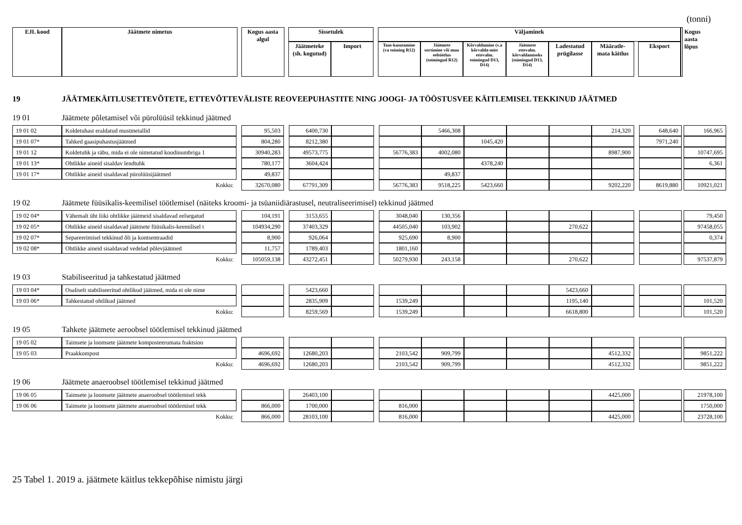(tonni)
| EJL kood | Jäätmete nimetus | | Kogus aasta algul | | Sissetulek | | | Väljaminek | | | | | | | | Kogus aasta lõpus | |
| | | | | | Jäätmeteke (sh. kogutud) | Import | | Taas-kasutamine (va toiming R12) | Jäätmete sortimine või muu eeltöötlus (toimingud R12) | Kõrvaldamine (v.a kõrvalda-mist ettevalm. toimingud D13, D14) | Jäätmete ettevalm. kõrvaldamiseks (toimingud D13, D14) | Ladestatud prügilasse | Määratle-mata käitlus | | Eksport | | |
19 JÄÄTMEKÄITLUSETTEVÕTETE, ETTEVÕTTEVÄLISTE REOVEEPUHASTITE NING JOOGI- JA TÖÖSTUSVEE KÄITLEMISEL TEKKINUD JÄÄTMED
19 01 Jäätmete põletamisel või pürolüüsil tekkinud jäätmed
| 19 01 02 | Koldetuhast eraldatud mustmetallid | | 95,503 | | 6400,730 | | | | 5466,308 | | | | 214,320 | | 648,640 | | 166,965 |
| 19 01 07* | Tahked gaasipuhastusjäätmed | | 804,280 | | 8212,380 | | | | | 1045,420 | | | | | 7971,240 | | |
| 19 01 12 | Koldetuhk ja räbu, mida ei ole nimetatud koodinumbriga 1 | | 30940,283 | | 49573,775 | | | 56776,383 | 4002,080 | | | | 8987,900 | | | | 10747,695 |
| 19 01 13* | Ohtlikke aineid sisaldav lendtuhk | | 780,177 | | 3604,424 | | | | | 4378,240 | | | | | | | 6,361 |
| 19 01 17* | Ohtlikke aineid sisaldavad pürolüüsijäätmed | | 49,837 | | | | | | 49,837 | | | | | | | | |
| Kokku: | | | 32670,080 | | 67791,309 | | | 56776,383 | 9518,225 | 5423,660 | | | 9202,220 | | 8619,880 | | 10921,021 |
19 02 Jäätmete füüsikalis-keemilisel töötlemisel (näiteks kroomi- ja tsüaniidiärastusel, neutraliseerimisel) tekkinud jäätmed
| 19 02 04* | Vähemalt üht liiki ohtlikke jäätmeid sisaldavad eelsegatud | | 104,191 | | 3153,655 | | | 3048,040 | 130,356 | | | | | | | | 79,450 |
| 19 02 05* | Ohtlikke aineid sisaldavad jäätmete füüsikalis-keemilisel t | | 104934,290 | | 37403,329 | | | 44505,040 | 103,902 | | | 270,622 | | | | | 97458,055 |
| 19 02 07* | Separeerimisel tekkinud õli ja kontsentraadid | | 8,900 | | 926,064 | | | 925,690 | 8,900 | | | | | | | | 0,374 |
| 19 02 08* | Ohtlikke aineid sisaldavad vedelad põlevjäätmed | | 11,757 | | 1789,403 | | | 1801,160 | | | | | | | | | |
| Kokku: | | | 105059,138 | | 43272,451 | | | 50279,930 | 243,158 | | | 270,622 | | | | | 97537,879 |
19 03 Stabiliseeritud ja tahkestatud jäätmed
| 19 03 04* | Osaliselt stabiliseeritud ohtlikud jäätmed, mida ei ole nime | | | | 5423,660 | | | | | | | 5423,660 | | | | | |
| 19 03 06* | Tahkestatud ohtlikud jäätmed | | | | 2835,909 | | | 1539,249 | | | | 1195,140 | | | | | 101,520 |
| Kokku: | | | | | 8259,569 | | | 1539,249 | | | | 6618,800 | | | | | 101,520 |
19 05 Tahkete jäätmete aeroobsel töötlemisel tekkinud jäätmed
| 19 05 02 | Taimsete ja loomsete jäätmete komposteerumata fraktsioo | | | | | | | | | | | | | | | | |
| 19 05 03 | Praakkompost | | 4696,692 | | 12680,203 | | | 2103,542 | 909,799 | | | | 4512,332 | | | | 9851,222 |
| Kokku: | | | 4696,692 | | 12680,203 | | | 2103,542 | 909,799 | | | | 4512,332 | | | | 9851,222 |
19 06 Jäätmete anaeroobsel töötlemisel tekkinud jäätmed
| 19 06 05 | Taimsete ja loomsete jäätmete anaeroobsel töötlemisel tekk | | | | 26403,100 | | | | | | | | 4425,000 | | | | 21978,100 |
| 19 06 06 | Taimsete ja loomsete jäätmete anaeroobsel töötlemisel tekk | | 866,000 | | 1700,000 | | | 816,000 | | | | | | | | | 1750,000 |
| Kokku: | | | 866,000 | | 28103,100 | | | 816,000 | | | | | 4425,000 | | | | 23728,100 |
25 Tabel 1. 2019 a. jäätmete käitlus tekkepõhise nimistu järgi